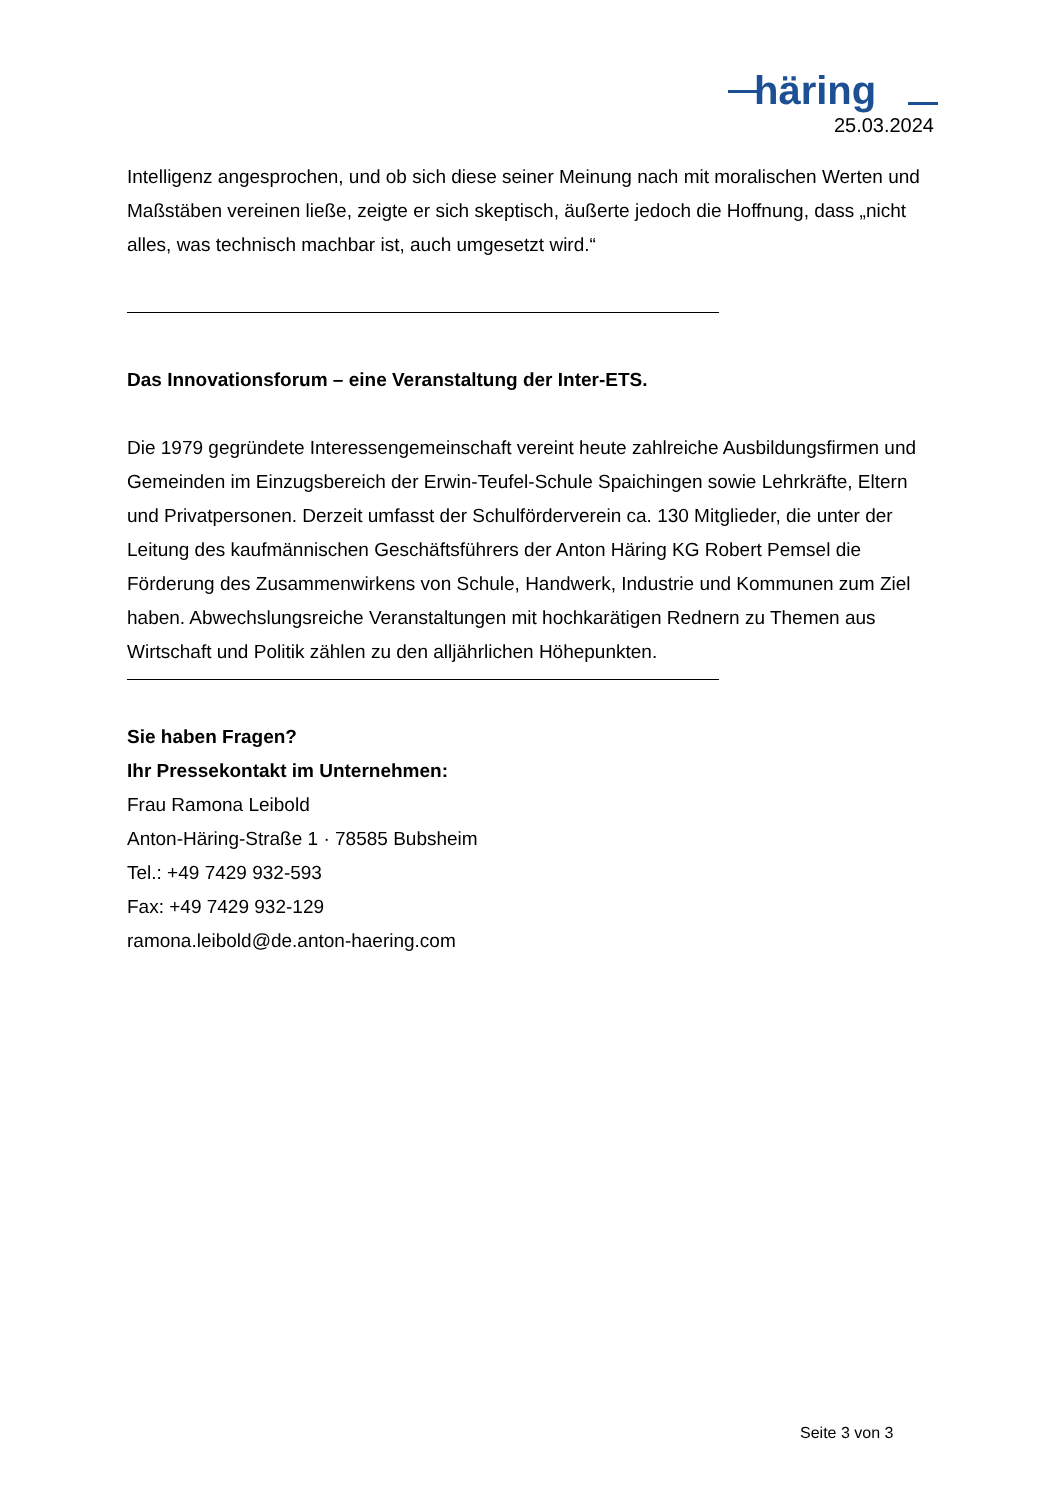häring
25.03.2024
Intelligenz angesprochen, und ob sich diese seiner Meinung nach mit moralischen Werten und Maßstäben vereinen ließe, zeigte er sich skeptisch, äußerte jedoch die Hoffnung, dass „nicht alles, was technisch machbar ist, auch umgesetzt wird.“
Das Innovationsforum – eine Veranstaltung der Inter-ETS.
Die 1979 gegründete Interessengemeinschaft vereint heute zahlreiche Ausbildungsfirmen und Gemeinden im Einzugsbereich der Erwin-Teufel-Schule Spaichingen sowie Lehrkräfte, Eltern und Privatpersonen. Derzeit umfasst der Schulförderverein ca. 130 Mitglieder, die unter der Leitung des kaufmännischen Geschäftsführers der Anton Häring KG Robert Pemsel die Förderung des Zusammenwirkens von Schule, Handwerk, Industrie und Kommunen zum Ziel haben. Abwechslungsreiche Veranstaltungen mit hochkarätigen Rednern zu Themen aus Wirtschaft und Politik zählen zu den alljährlichen Höhepunkten.
Sie haben Fragen?
Ihr Pressekontakt im Unternehmen:
Frau Ramona Leibold
Anton-Häring-Straße 1 · 78585 Bubsheim
Tel.: +49 7429 932-593
Fax: +49 7429 932-129
ramona.leibold@de.anton-haering.com
Seite 3 von 3